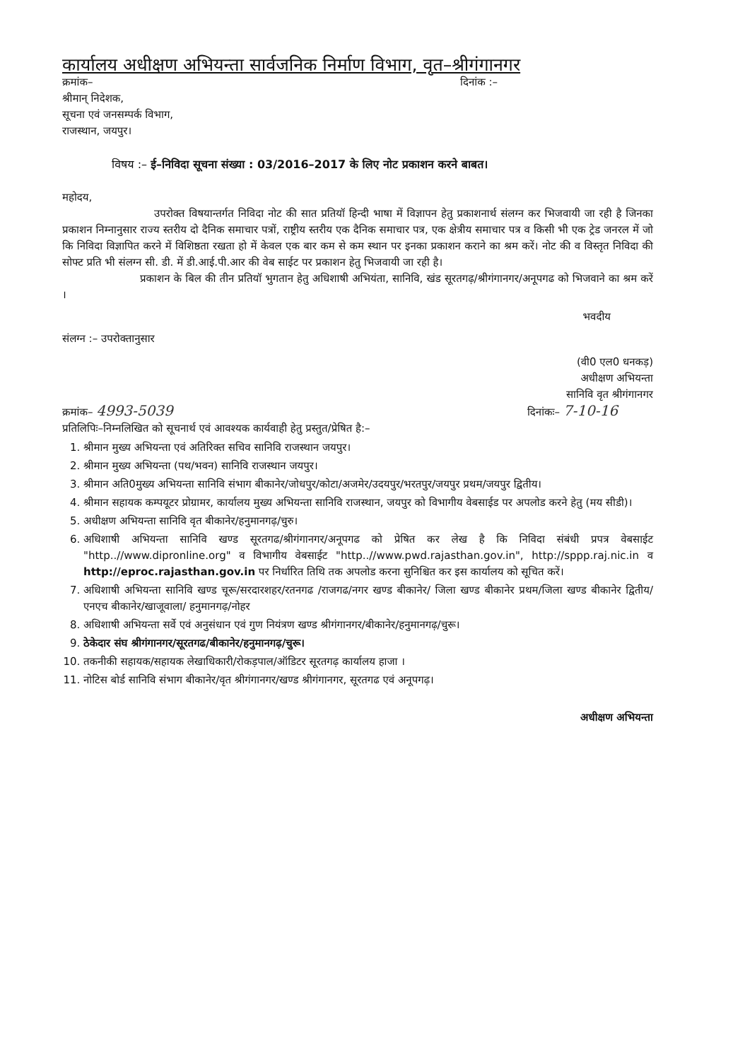कार्यालय अधीक्षण अभियन्ता सार्वजनिक निर्माण विभाग, वृत–श्रीगंगानगर
क्रमांक– दिनांक :–
श्रीमान् निदेशक,
सूचना एवं जनसम्पर्क विभाग,
राजस्थान, जयपुर।
विषय :– ई–निविदा सूचना संख्या : 03/2016–2017 के लिए नोट प्रकाशन करने बाबत।
महोदय,
उपरोक्त विषयान्तर्गत निविदा नोट की सात प्रतियॉ हिन्दी भाषा में विज्ञापन हेतु प्रकाशनार्थ संलग्न कर भिजवायी जा रही है जिनका प्रकाशन निम्नानुसार राज्य स्तरीय दो दैनिक समाचार पत्रों, राष्ट्रीय स्तरीय एक दैनिक समाचार पत्र, एक क्षेत्रीय समाचार पत्र व किसी भी एक ट्रेड जनरल में जो कि निविदा विज्ञापित करने में विशिष्ठता रखता हो में केवल एक बार कम से कम स्थान पर इनका प्रकाशन कराने का श्रम करें। नोट की व विस्तृत निविदा की सोफ्ट प्रति भी संलग्न सी. डी. में डी.आई.पी.आर की वेब साईट पर प्रकाशन हेतु भिजवायी जा रही है।
प्रकाशन के बिल की तीन प्रतियॉ भुगतान हेतु अधिशाषी अभियंता, सानिवि, खंड सूरतगढ़/श्रीगंगानगर/अनूपगढ को भिजवाने का श्रम करें ।
भवदीय
संलग्न :– उपरोक्तानुसार
(वी0 एल0 धनकड़)
अधीक्षण अभियन्ता
सानिवि वृत श्रीगंगानगर
क्रमांक– 4993-5039 दिनांकः– 7-10-16
प्रतिलिपिः–निम्नलिखित को सूचनार्थ एवं आवश्यक कार्यवाही हेतु प्रस्तुत/प्रेषित है:–
1. श्रीमान मुख्य अभियन्ता एवं अतिरिक्त सचिव सानिवि राजस्थान जयपुर।
2. श्रीमान मुख्य अभियन्ता (पथ/भवन) सानिवि राजस्थान जयपुर।
3. श्रीमान अति0मुख्य अभियन्ता सानिवि संभाग बीकानेर/जोधपुर/कोटा/अजमेर/उदयपुर/भरतपुर/जयपुर प्रथम/जयपुर द्वितीय।
4. श्रीमान सहायक कम्पयूटर प्रोग्रामर, कार्यालय मुख्य अभियन्ता सानिवि राजस्थान, जयपुर को विभागीय वेबसाईड पर अपलोड करने हेतु (मय सीडी)।
5. अधीक्षण अभियन्ता सानिवि वृत बीकानेर/हनुमानगढ़/चुरु।
6. अधिशाषी अभियन्ता सानिवि खण्ड सूरतगढ/श्रीगंगानगर/अनूपगढ को प्रेषित कर लेख है कि निविदा संबंधी प्रपत्र वेबसाईट "http..//www.dipronline.org" व विभागीय वेबसाईट "http..//www.pwd.rajasthan.gov.in", http://sppp.raj.nic.in व http://eproc.rajasthan.gov.in पर निर्धारित तिथि तक अपलोड करना सुनिश्चित कर इस कार्यालय को सूचित करें।
7. अधिशाषी अभियन्ता सानिवि खण्ड चूरू/सरदारशहर/रतनगढ /राजगढ/नगर खण्ड बीकानेर/ जिला खण्ड बीकानेर प्रथम/जिला खण्ड बीकानेर द्वितीय/एनएच बीकानेर/खाजूवाला/ हनुमानगढ़/नोहर
8. अधिशाषी अभियन्ता सर्वे एवं अनुसंधान एवं गुण नियंत्रण खण्ड श्रीगंगानगर/बीकानेर/हनुमानगढ़/चुरू।
9. ठेकेदार संघ श्रीगंगानगर/सूरतगढ/बीकानेर/हनुमानगढ़/चुरू।
10. तकनीकी सहायक/सहायक लेखाधिकारी/रोकड़पाल/ऑडिटर सूरतगढ़ कार्यालय हाजा ।
11. नोटिस बोर्ड सानिवि संभाग बीकानेर/वृत श्रीगंगानगर/खण्ड श्रीगंगानगर, सूरतगढ एवं अनूपगढ़।
अधीक्षण अभियन्ता